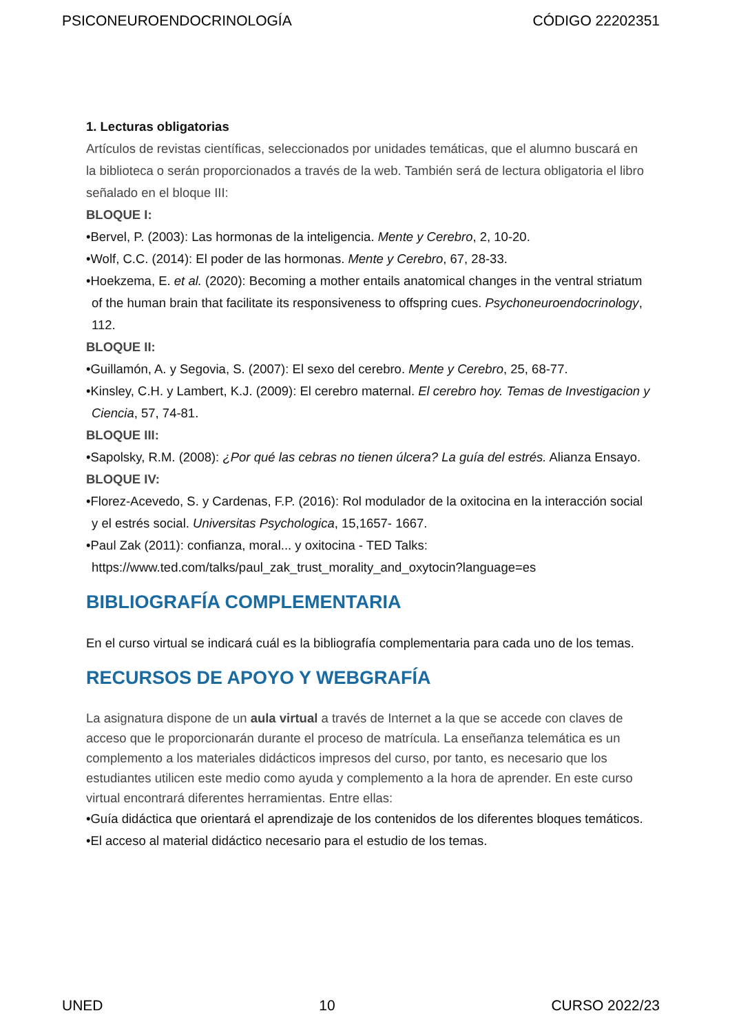PSICONEUROENDOCRINOLOGÍA CÓDIGO 22202351
1. Lecturas obligatorias
Artículos de revistas científicas, seleccionados por unidades temáticas, que el alumno buscará en la biblioteca o serán proporcionados a través de la web. También será de lectura obligatoria el libro señalado en el bloque III:
BLOQUE I:
•Bervel, P. (2003): Las hormonas de la inteligencia. Mente y Cerebro, 2, 10-20.
•Wolf, C.C. (2014): El poder de las hormonas. Mente y Cerebro, 67, 28-33.
•Hoekzema, E. et al. (2020): Becoming a mother entails anatomical changes in the ventral striatum of the human brain that facilitate its responsiveness to offspring cues. Psychoneuroendocrinology, 112.
BLOQUE II:
•Guillamón, A. y Segovia, S. (2007): El sexo del cerebro. Mente y Cerebro, 25, 68-77.
•Kinsley, C.H. y Lambert, K.J. (2009): El cerebro maternal. El cerebro hoy. Temas de Investigacion y Ciencia, 57, 74-81.
BLOQUE III:
•Sapolsky, R.M. (2008): ¿Por qué las cebras no tienen úlcera? La guía del estrés. Alianza Ensayo.
BLOQUE IV:
•Florez-Acevedo, S. y Cardenas, F.P. (2016): Rol modulador de la oxitocina en la interacción social y el estrés social. Universitas Psychologica, 15,1657- 1667.
•Paul Zak (2011): confianza, moral... y oxitocina - TED Talks: https://www.ted.com/talks/paul_zak_trust_morality_and_oxytocin?language=es
BIBLIOGRAFÍA COMPLEMENTARIA
En el curso virtual se indicará cuál es la bibliografía complementaria para cada uno de los temas.
RECURSOS DE APOYO Y WEBGRAFÍA
La asignatura dispone de un aula virtual a través de Internet a la que se accede con claves de acceso que le proporcionarán durante el proceso de matrícula. La enseñanza telemática es un complemento a los materiales didácticos impresos del curso, por tanto, es necesario que los estudiantes utilicen este medio como ayuda y complemento a la hora de aprender. En este curso virtual encontrará diferentes herramientas. Entre ellas:
•Guía didáctica que orientará el aprendizaje de los contenidos de los diferentes bloques temáticos.
•El acceso al material didáctico necesario para el estudio de los temas.
UNED 10 CURSO 2022/23